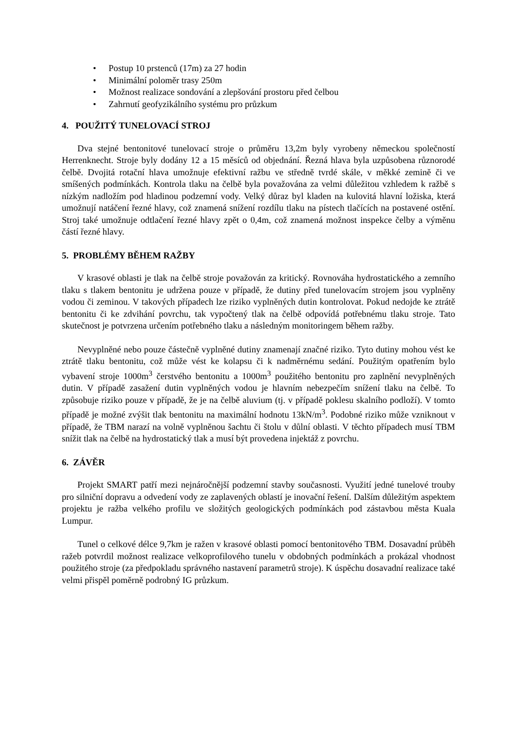• Postup 10 prstenců (17m) za 27 hodin
• Minimální poloměr trasy 250m
• Možnost realizace sondování a zlepšování prostoru před čelbou
• Zahrnutí geofyzikálního systému pro průzkum
4. POUŽITÝ TUNELOVACÍ STROJ
Dva stejné bentonitové tunelovací stroje o průměru 13,2m byly vyrobeny německou společností Herrenknecht. Stroje byly dodány 12 a 15 měsíců od objednání. Řezná hlava byla uzpůsobena různorodé čelbě. Dvojitá rotační hlava umožnuje efektivní ražbu ve středně tvrdé skále, v měkké zemině či ve smíšených podmínkách. Kontrola tlaku na čelbě byla považována za velmi důležitou vzhledem k ražbě s nízkým nadložím pod hladinou podzemní vody. Velký důraz byl kladen na kulovitá hlavní ložiska, která umožnují natáčení řezné hlavy, což znamená snížení rozdílu tlaku na pístech tlačících na postavené ostění. Stroj také umožnuje odtlačení řezné hlavy zpět o 0,4m, což znamená možnost inspekce čelby a výměnu částí řezné hlavy.
5. PROBLÉMY BĚHEM RAŽBY
V krasové oblasti je tlak na čelbě stroje považován za kritický. Rovnováha hydrostatického a zemního tlaku s tlakem bentonitu je udržena pouze v případě, že dutiny před tunelovacím strojem jsou vyplněny vodou či zeminou. V takových případech lze riziko vyplněných dutin kontrolovat. Pokud nedojde ke ztrátě bentonitu či ke zdvihání povrchu, tak vypočtený tlak na čelbě odpovídá potřebnému tlaku stroje. Tato skutečnost je potvrzena určením potřebného tlaku a následným monitoringem během ražby.
Nevyplněné nebo pouze částečně vyplněné dutiny znamenají značné riziko. Tyto dutiny mohou vést ke ztrátě tlaku bentonitu, což může vést ke kolapsu či k nadměrnému sedání. Použitým opatřením bylo vybavení stroje 1000m<sup>3</sup> čerstvého bentonitu a 1000m<sup>3</sup> použitého bentonitu pro zaplnění nevyplněných dutin. V případě zasažení dutin vyplněných vodou je hlavním nebezpečím snížení tlaku na čelbě. To způsobuje riziko pouze v případě, že je na čelbě aluvium (tj. v případě poklesu skalního podloží). V tomto případě je možné zvýšit tlak bentonitu na maximální hodnotu 13kN/m<sup>3</sup>. Podobné riziko může vzniknout v případě, že TBM narazí na volně vyplněnou šachtu či štolu v důlní oblasti. V těchto případech musí TBM snížit tlak na čelbě na hydrostatický tlak a musí být provedena injektáž z povrchu.
6. ZÁVĚR
Projekt SMART patří mezi nejnáročnější podzemní stavby současnosti. Využití jedné tunelové trouby pro silniční dopravu a odvedení vody ze zaplavených oblastí je inovační řešení. Dalším důležitým aspektem projektu je ražba velkého profilu ve složitých geologických podmínkách pod zástavbou města Kuala Lumpur.
Tunel o celkové délce 9,7km je ražen v krasové oblasti pomocí bentonitového TBM. Dosavadní průběh ražeb potvrdil možnost realizace velkoprofilového tunelu v obdobných podmínkách a prokázal vhodnost použitého stroje (za předpokladu správného nastavení parametrů stroje). K úspěchu dosavadní realizace také velmi přispěl poměrně podrobný IG průzkum.